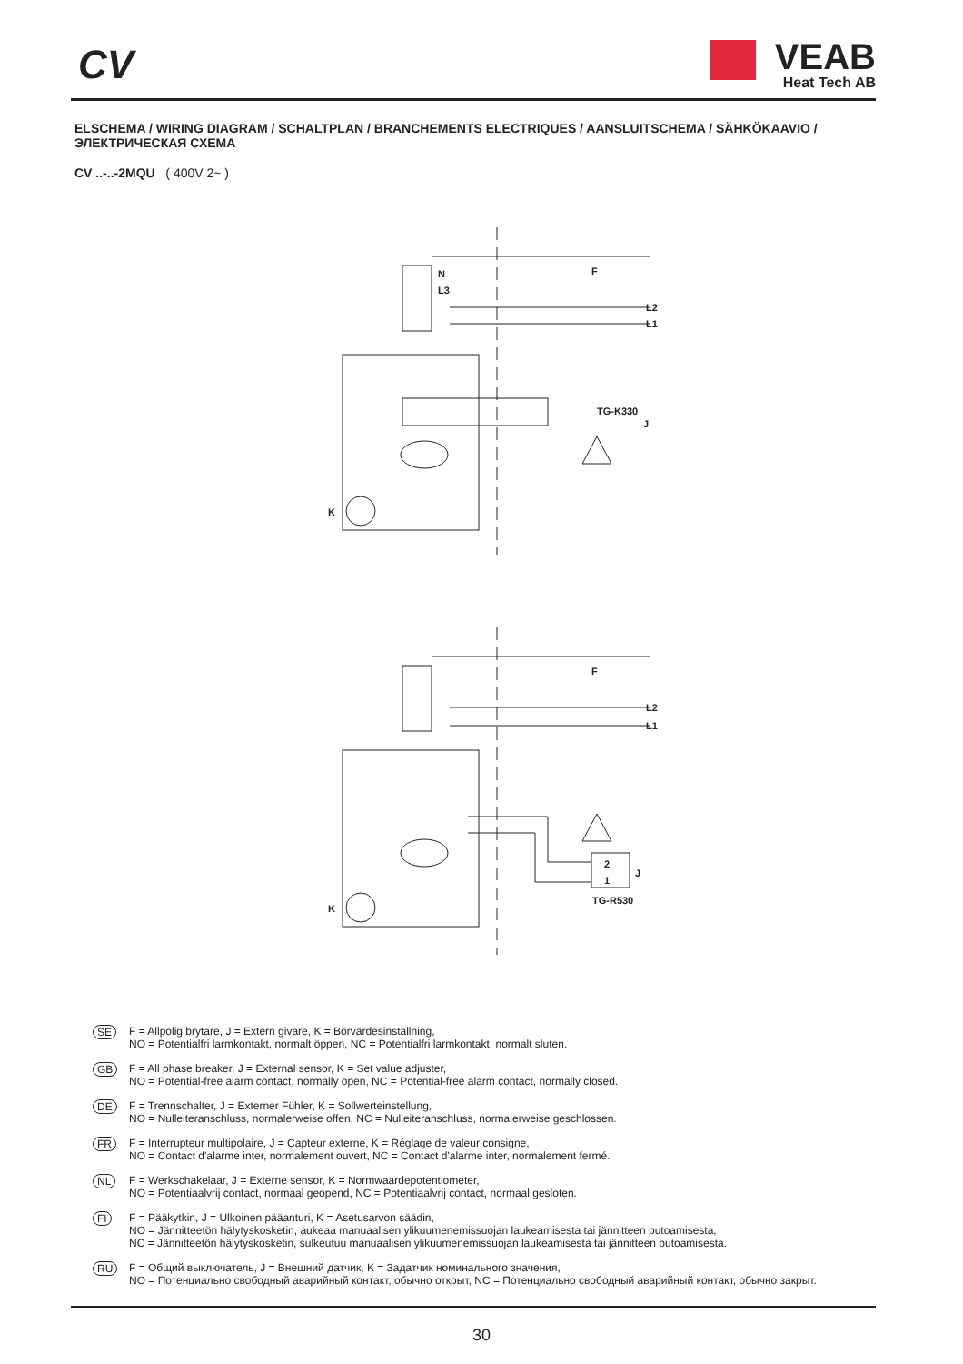CV VEAB
Heat Tech AB
ELSCHEMA / WIRING DIAGRAM / SCHALTPLAN / BRANCHEMENTS ELECTRIQUES / AANSLUITSCHEMA / SÄHKÖKAAVIO / ЭЛЕКТРИЧЕСКАЯ СХЕМА
CV ..-..-2MQU ( 400V 2~ )
F
L2
L1
TG-K330
J
K
N
L3
F
L2
L1
2
1
J
TG-R530
K
SE F = Allpolig brytare, J = Extern givare, K = Börvärdesinställning,
NO = Potentialfri larmkontakt, normalt öppen, NC = Potentialfri larmkontakt, normalt sluten.
GB F = All phase breaker, J = External sensor, K = Set value adjuster,
NO = Potential-free alarm contact, normally open, NC = Potential-free alarm contact, normally closed.
DE F = Trennschalter, J = Externer Fühler, K = Sollwerteinstellung,
NO = Nulleiteranschluss, normalerweise offen, NC = Nulleiteranschluss, normalerweise geschlossen.
FR F = Interrupteur multipolaire, J = Capteur externe, K = Réglage de valeur consigne,
NO = Contact d'alarme inter, normalement ouvert, NC = Contact d'alarme inter, normalement fermé.
NL F = Werkschakelaar, J = Externe sensor, K = Normwaardepotentiometer,
NO = Potentiaalvrij contact, normaal geopend, NC = Potentiaalvrij contact, normaal gesloten.
FI F = Pääkytkin, J = Ulkoinen pääanturi, K = Asetusarvon säädin,
NO = Jännitteetön hälytyskosketin, aukeaa manuaalisen ylikuumenemissuojan laukeamisesta tai jännitteen putoamisesta,
NC = Jännitteetön hälytyskosketin, sulkeutuu manuaalisen ylikuumenemissuojan laukeamisesta tai jännitteen putoamisesta.
RU F = Общий выключатель, J = Внешний датчик, K = Задатчик номинального значения,
NO = Потенциально свободный аварийный контакт, обычно открыт, NC = Потенциально свободный аварийный контакт, обычно закрыт.
30